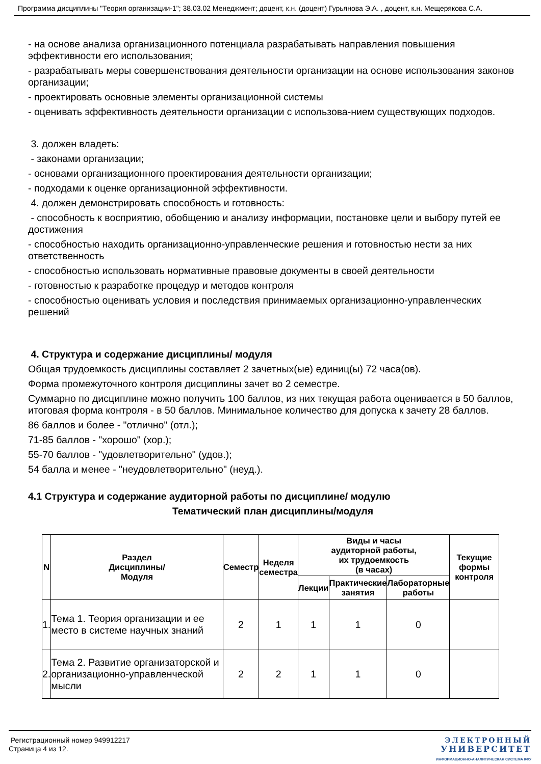Программа дисциплины "Теория организации-1"; 38.03.02 Менеджмент; доцент, к.н. (доцент) Гурьянова Э.А. , доцент, к.н. Мещерякова С.А.
- на основе анализа организационного потенциала разрабатывать направления повышения эффективности его использования;
- разрабатывать меры совершенствования деятельности организации на основе использования законов организации;
- проектировать основные элементы организационной системы
- оценивать эффективность деятельности организации с использова-нием существующих подходов.
3. должен владеть:
- законами организации;
- основами организационного проектирования деятельности организации;
- подходами к оценке организационной эффективности.
4. должен демонстрировать способность и готовность:
- способность к восприятию, обобщению и анализу информации, постановке цели и выбору путей ее достижения
- способностью находить организационно-управленческие решения и готовностью нести за них ответственность
- способностью использовать нормативные правовые документы в своей деятельности
- готовностью к разработке процедур и методов контроля
- способностью оценивать условия и последствия принимаемых организационно-управленческих решений
4. Структура и содержание дисциплины/ модуля
Общая трудоемкость дисциплины составляет 2 зачетных(ые) единиц(ы) 72 часа(ов).
Форма промежуточного контроля дисциплины зачет во 2 семестре.
Суммарно по дисциплине можно получить 100 баллов, из них текущая работа оценивается в 50 баллов, итоговая форма контроля - в 50 баллов. Минимальное количество для допуска к зачету 28 баллов.
86 баллов и более - "отлично" (отл.);
71-85 баллов - "хорошо" (хор.);
55-70 баллов - "удовлетворительно" (удов.);
54 балла и менее - "неудовлетворительно" (неуд.).
4.1 Структура и содержание аудиторной работы по дисциплине/ модулю
Тематический план дисциплины/модуля
| N | Раздел Дисциплины/ Модуля | Семестр | Неделя семестра | Виды и часы аудиторной работы, их трудоемкость (в часах) | | | Текущие формы контроля |
| --- | --- | --- | --- | --- | --- | --- | --- |
| | | | | Лекции | Практические занятия | Лабораторные работы | |
| 1. | Тема 1. Теория организации и ее место в системе научных знаний | 2 | 1 | 1 | 1 | 0 | |
| 2. | Тема 2. Развитие организаторской и организационно-управленческой мысли | 2 | 2 | 1 | 1 | 0 | |
Регистрационный номер 949912217
Страница 4 из 12.
ЭЛЕКТРОННЫЙ
УНИВЕРСИТЕТ
ИНФОРМАЦИОННО-АНАЛИТИЧЕСКАЯ СИСТЕМА КФУ